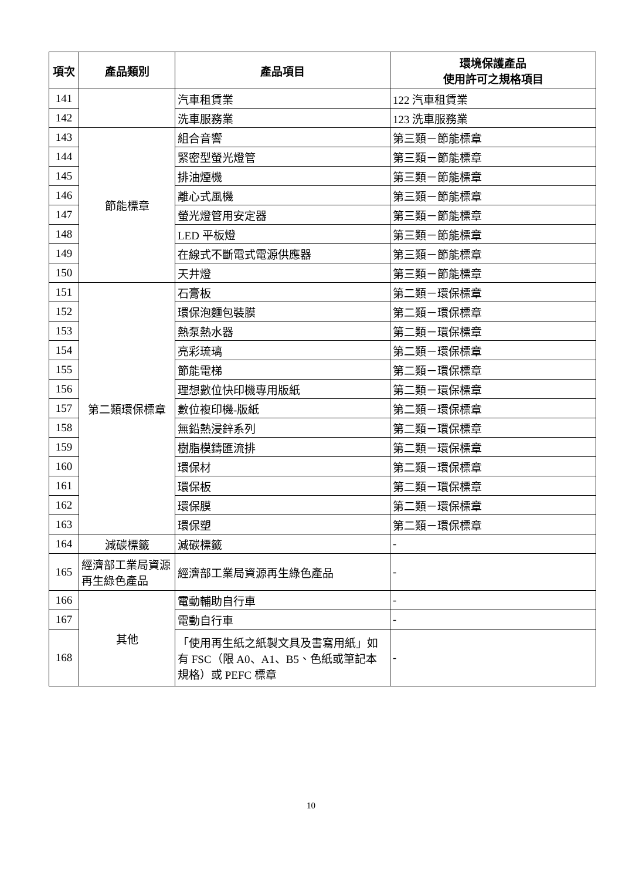| 項次 | 產品類別 | 產品項目 | 環境保護產品 使用許可之規格項目 |
| --- | --- | --- | --- |
| 141 | | 汽車租賃業 | 122 汽車租賃業 |
| 142 | | 洗車服務業 | 123 洗車服務業 |
| 143 | 節能標章 | 組合音響 | 第三類－節能標章 |
| 144 | | 緊密型螢光燈管 | 第三類－節能標章 |
| 145 | | 排油煙機 | 第三類－節能標章 |
| 146 | | 離心式風機 | 第三類－節能標章 |
| 147 | | 螢光燈管用安定器 | 第三類－節能標章 |
| 148 | | LED 平板燈 | 第三類－節能標章 |
| 149 | | 在線式不斷電式電源供應器 | 第三類－節能標章 |
| 150 | | 天井燈 | 第三類－節能標章 |
| 151 | 第二類環保標章 | 石膏板 | 第二類－環保標章 |
| 152 | | 環保泡麵包裝膜 | 第二類－環保標章 |
| 153 | | 熱泵熱水器 | 第二類－環保標章 |
| 154 | | 亮彩琉璃 | 第二類－環保標章 |
| 155 | | 節能電梯 | 第二類－環保標章 |
| 156 | | 理想數位快印機專用版紙 | 第二類－環保標章 |
| 157 | | 數位複印機-版紙 | 第二類－環保標章 |
| 158 | | 無鉛熱浸鋅系列 | 第二類－環保標章 |
| 159 | | 樹脂模鑄匯流排 | 第二類－環保標章 |
| 160 | | 環保材 | 第二類－環保標章 |
| 161 | | 環保板 | 第二類－環保標章 |
| 162 | | 環保膜 | 第二類－環保標章 |
| 163 | | 環保塑 | 第二類－環保標章 |
| 164 | 減碳標籤 | 減碳標籤 | - |
| 165 | 經濟部工業局資源再生綠色產品 | 經濟部工業局資源再生綠色產品 | - |
| 166 | 其他 | 電動輔助自行車 | - |
| 167 | | 電動自行車 | - |
| 168 | | 「使用再生紙之紙製文具及書寫用紙」如有 FSC（限 A0、A1、B5、色紙或筆記本規格）或 PEFC 標章 | - |
10